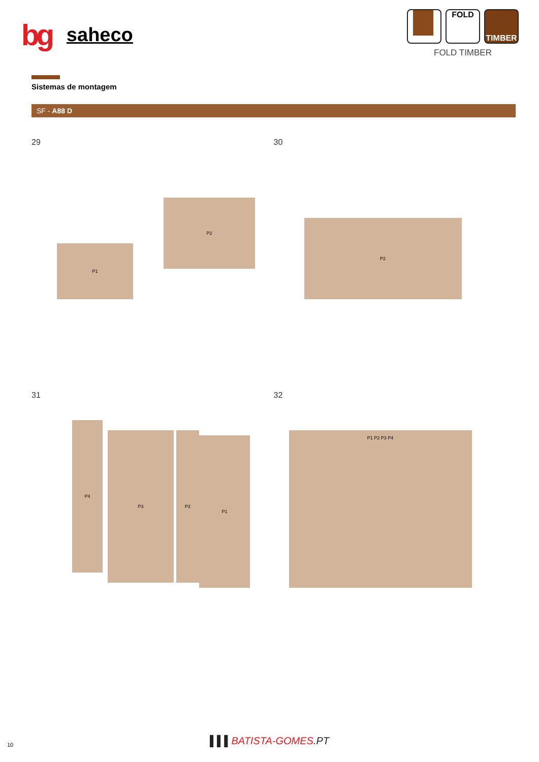bg saheco
FOLD TIMBER
FOLD TIMBER
Sistemas de montagem
SF - A88 D
29
P1
P2
30
P2
31
P4
P3 P2
P1
32
P1 P2 P3 P4
10
▌▌▌BATISTA-GOMES.PT